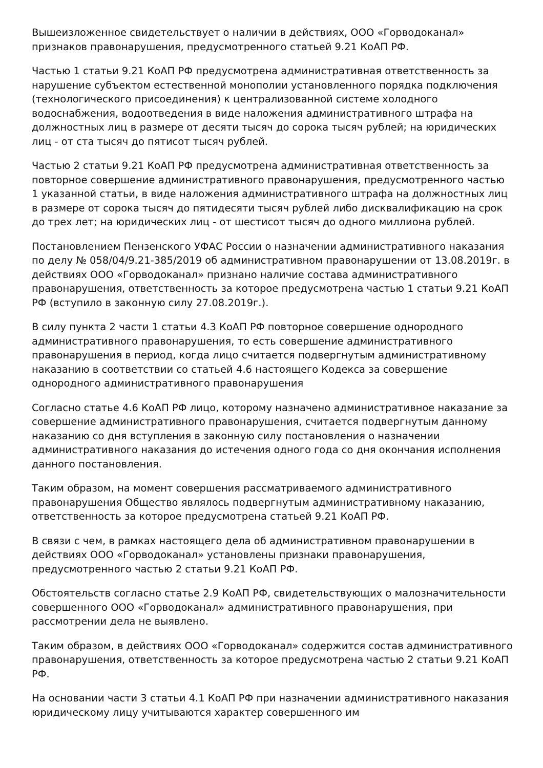Вышеизложенное свидетельствует о наличии в действиях, ООО «Горводоканал» признаков правонарушения, предусмотренного статьей 9.21 КоАП РФ.
Частью 1 статьи 9.21 КоАП РФ предусмотрена административная ответственность за нарушение субъектом естественной монополии установленного порядка подключения (технологического присоединения) к централизованной системе холодного водоснабжения, водоотведения в виде наложения административного штрафа на должностных лиц в размере от десяти тысяч до сорока тысяч рублей; на юридических лиц - от ста тысяч до пятисот тысяч рублей.
Частью 2 статьи 9.21 КоАП РФ предусмотрена административная ответственность за повторное совершение административного правонарушения, предусмотренного частью 1 указанной статьи, в виде наложения административного штрафа на должностных лиц в размере от сорока тысяч до пятидесяти тысяч рублей либо дисквалификацию на срок до трех лет; на юридических лиц - от шестисот тысяч до одного миллиона рублей.
Постановлением Пензенского УФАС России о назначении административного наказания по делу № 058/04/9.21-385/2019 об административном правонарушении от 13.08.2019г. в действиях ООО «Горводоканал» признано наличие состава административного правонарушения, ответственность за которое предусмотрена частью 1 статьи 9.21 КоАП РФ (вступило в законную силу 27.08.2019г.).
В силу пункта 2 части 1 статьи 4.3 КоАП РФ повторное совершение однородного административного правонарушения, то есть совершение административного правонарушения в период, когда лицо считается подвергнутым административному наказанию в соответствии со статьей 4.6 настоящего Кодекса за совершение однородного административного правонарушения
Согласно статье 4.6 КоАП РФ лицо, которому назначено административное наказание за совершение административного правонарушения, считается подвергнутым данному наказанию со дня вступления в законную силу постановления о назначении административного наказания до истечения одного года со дня окончания исполнения данного постановления.
Таким образом, на момент совершения рассматриваемого административного правонарушения Общество являлось подвергнутым административному наказанию, ответственность за которое предусмотрена статьей 9.21 КоАП РФ.
В связи с чем, в рамках настоящего дела об административном правонарушении в действиях ООО «Горводоканал» установлены признаки правонарушения, предусмотренного частью 2 статьи 9.21 КоАП РФ.
Обстоятельств согласно статье 2.9 КоАП РФ, свидетельствующих о малозначительности совершенного ООО «Горводоканал» административного правонарушения, при рассмотрении дела не выявлено.
Таким образом, в действиях ООО «Горводоканал» содержится состав административного правонарушения, ответственность за которое предусмотрена частью 2 статьи 9.21 КоАП РФ.
На основании части 3 статьи 4.1 КоАП РФ при назначении административного наказания юридическому лицу учитываются характер совершенного им